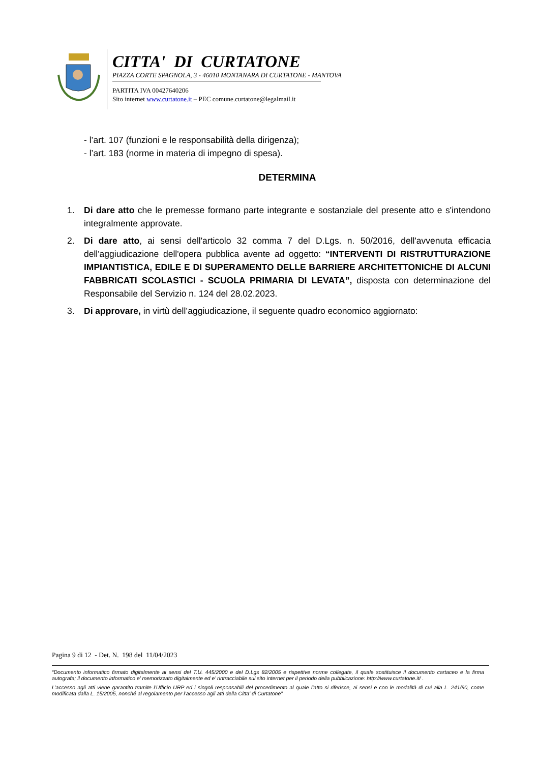CITTA' DI CURTATONE
PIAZZA CORTE SPAGNOLA, 3 - 46010 MONTANARA DI CURTATONE - MANTOVA
PARTITA IVA 00427640206
Sito internet www.curtatone.it – PEC comune.curtatone@legalmail.it
- l’art. 107 (funzioni e le responsabilità della dirigenza);
- l’art. 183 (norme in materia di impegno di spesa).
DETERMINA
1. Di dare atto che le premesse formano parte integrante e sostanziale del presente atto e s'intendono integralmente approvate.
2. Di dare atto, ai sensi dell'articolo 32 comma 7 del D.Lgs. n. 50/2016, dell'avvenuta efficacia dell'aggiudicazione dell'opera pubblica avente ad oggetto: “INTERVENTI DI RISTRUTTURAZIONE IMPIANTISTICA, EDILE E DI SUPERAMENTO DELLE BARRIERE ARCHITETTONICHE DI ALCUNI FABBRICATI SCOLASTICI - SCUOLA PRIMARIA DI LEVATA”, disposta con determinazione del Responsabile del Servizio n. 124 del 28.02.2023.
3. Di approvare, in virtù dell’aggiudicazione, il seguente quadro economico aggiornato:
Pagina 9 di 12 - Det. N. 198 del 11/04/2023
“Documento informatico firmato digitalmente ai sensi del T.U. 445/2000 e del D.Lgs 82/2005 e rispettive norme collegate, il quale sostituisce il documento cartaceo e la firma autografa; il documento informatico e’ memorizzato digitalmente ed e’ rintracciabile sul sito internet per il periodo della pubblicazione: http://www.curtatone.it/ .
L’accesso agli atti viene garantito tramite l’Ufficio URP ed i singoli responsabili del procedimento al quale l’atto si riferisce, ai sensi e con le modalità di cui alla L. 241/90, come modificata dalla L. 15/2005, nonché al regolamento per l’accesso agli atti della Citta' di Curtatone”